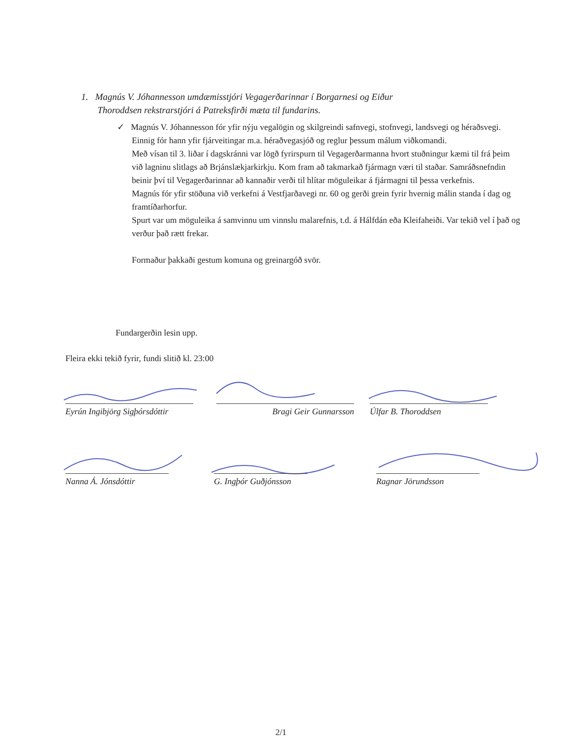1. Magnús V. Jóhannesson umdæmisstjóri Vegagerðarinnar í Borgarnesi og Eiður
Thoroddsen rekstrarstjóri á Patreksfirði mæta til fundarins.
✓ Magnús V. Jóhannesson fór yfir nýju vegalögin og skilgreindi safnvegi, stofnvegi, landsvegi og héraðsvegi. Einnig fór hann yfir fjárveitingar m.a. héraðvegasjóð og reglur þessum málum viðkomandi.
Með vísan til 3. liðar í dagskránni var lögð fyrirspurn til Vegagerðarmanna hvort stuðningur kæmi til frá þeim við lagninu slitlags að Brjánslækjarkirkju. Kom fram að takmarkað fjármagn væri til staðar. Samráðsnefndin beinir því til Vegagerðarinnar að kannaðir verði til hlítar möguleikar á fjármagni til þessa verkefnis.
Magnús fór yfir stöðuna við verkefni á Vestfjarðavegi nr. 60 og gerði grein fyrir hvernig málin standa í dag og framtíðarhorfur.
Spurt var um möguleika á samvinnu um vinnslu malarefnis, t.d. á Hálfdán eða Kleifaheiði. Var tekið vel í það og verður það rætt frekar.
Formaður þakkaði gestum komuna og greinargóð svör.
Fundargerðin lesin upp.
Fleira ekki tekið fyrir, fundi slitið kl. 23:00
Eyrún Ingibjörg Sigþórsdóttir
Bragi Geir Gunnarsson Úlfar B. Thoroddsen
Nanna Á. Jónsdóttir
G. Ingþór Guðjónsson
Ragnar Jörundsson
2/1